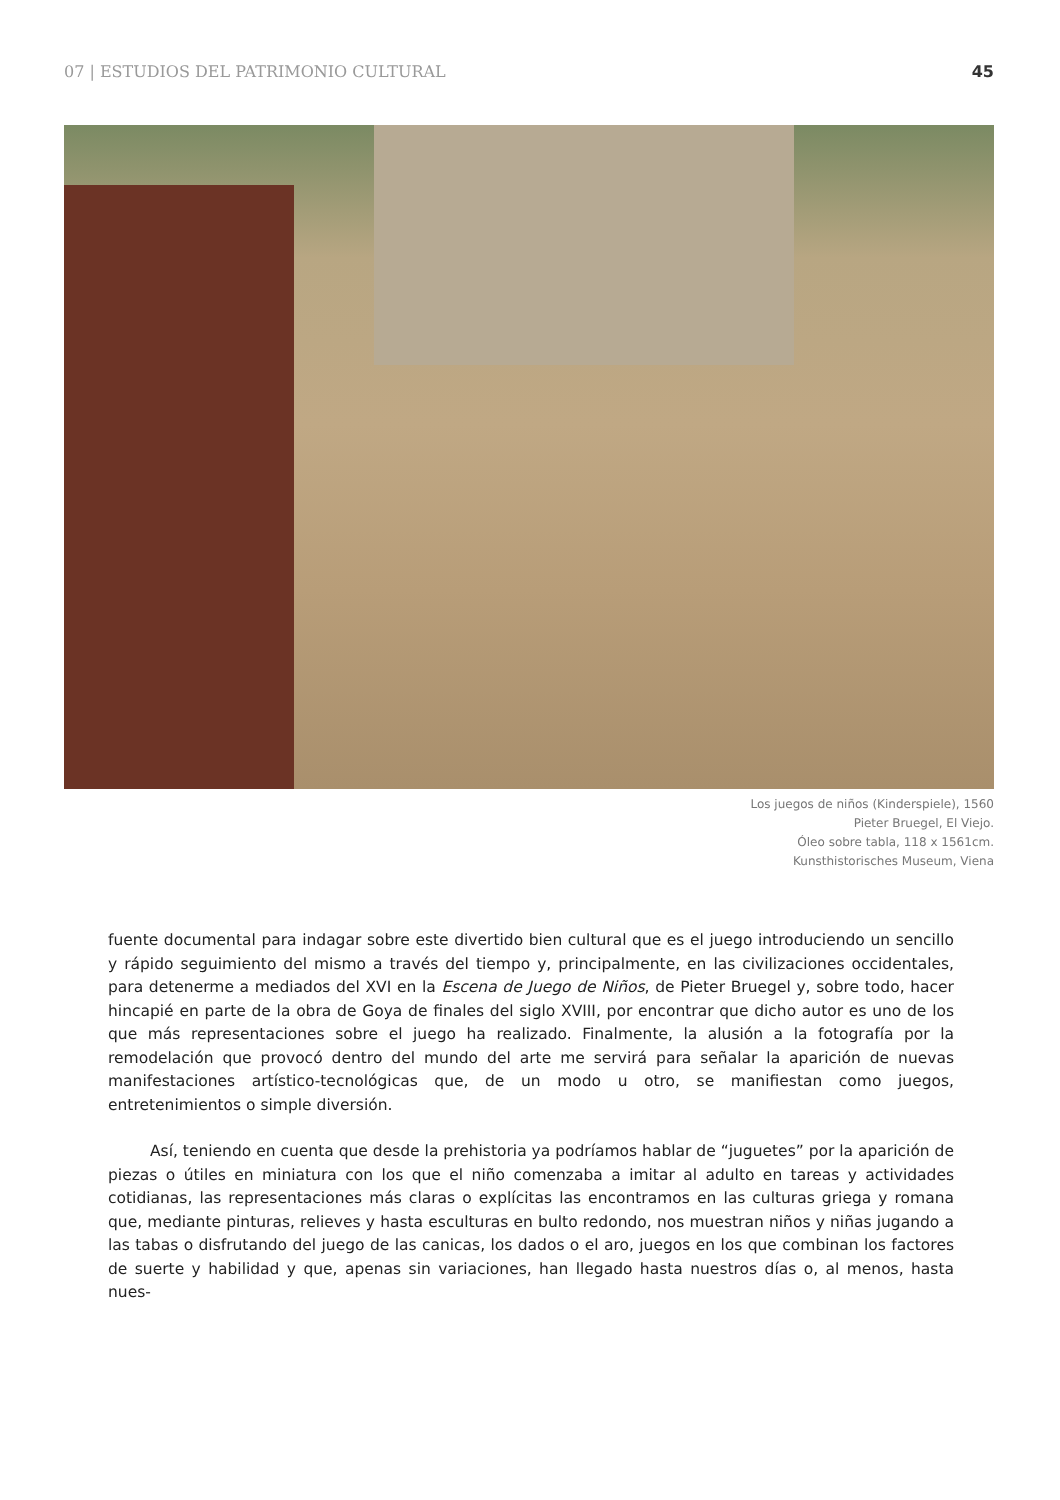07 | ESTUDIOS DEL PATRIMONIO CULTURAL 45
Los juegos de niños (Kinderspiele), 1560
Pieter Bruegel, El Viejo.
Óleo sobre tabla, 118 x 1561cm.
Kunsthistorisches Museum, Viena
fuente documental para indagar sobre este divertido bien cultural que es el juego introduciendo un sencillo y rápido seguimiento del mismo a través del tiempo y, principalmente, en las civilizaciones occidentales, para detenerme a mediados del XVI en la Escena de Juego de Niños, de Pieter Bruegel y, sobre todo, hacer hincapié en parte de la obra de Goya de finales del siglo XVIII, por encontrar que dicho autor es uno de los que más representaciones sobre el juego ha realizado. Finalmente, la alusión a la fotografía por la remodelación que provocó dentro del mundo del arte me servirá para señalar la aparición de nuevas manifestaciones artístico-tecnológicas que, de un modo u otro, se manifiestan como juegos, entretenimientos o simple diversión.
Así, teniendo en cuenta que desde la prehistoria ya podríamos hablar de “juguetes” por la aparición de piezas o útiles en miniatura con los que el niño comenzaba a imitar al adulto en tareas y actividades cotidianas, las representaciones más claras o explícitas las encontramos en las culturas griega y romana que, mediante pinturas, relieves y hasta esculturas en bulto redondo, nos muestran niños y niñas jugando a las tabas o disfrutando del juego de las canicas, los dados o el aro, juegos en los que combinan los factores de suerte y habilidad y que, apenas sin variaciones, han llegado hasta nuestros días o, al menos, hasta nues-